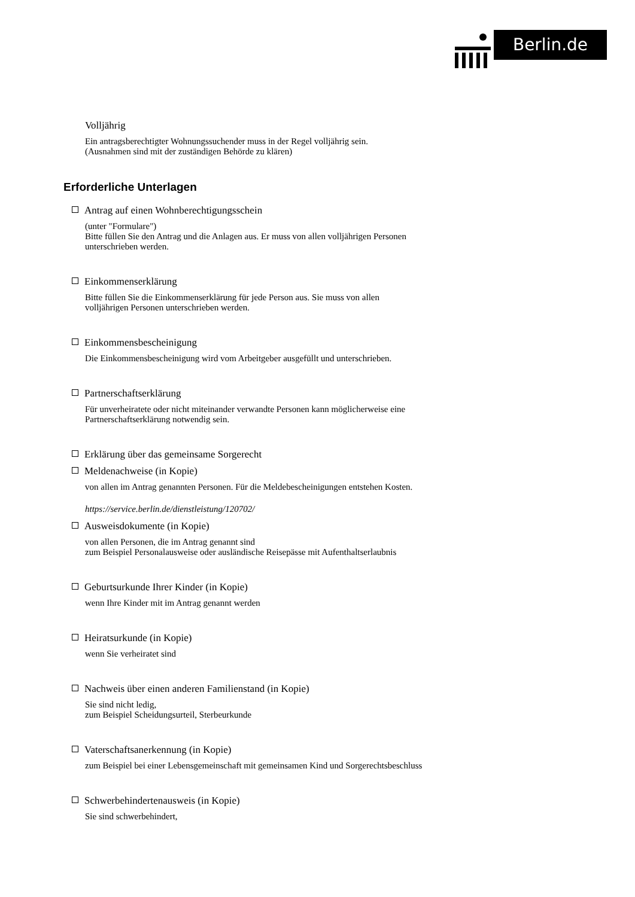Berlin.de
Volljährig
Ein antragsberechtigter Wohnungssuchender muss in der Regel volljährig sein.
(Ausnahmen sind mit der zuständigen Behörde zu klären)
Erforderliche Unterlagen
Antrag auf einen Wohnberechtigungsschein
(unter "Formulare")
Bitte füllen Sie den Antrag und die Anlagen aus. Er muss von allen volljährigen Personen unterschrieben werden.
Einkommenserklärung
Bitte füllen Sie die Einkommenserklärung für jede Person aus. Sie muss von allen volljährigen Personen unterschrieben werden.
Einkommensbescheinigung
Die Einkommensbescheinigung wird vom Arbeitgeber ausgefüllt und unterschrieben.
Partnerschaftserklärung
Für unverheiratete oder nicht miteinander verwandte Personen kann möglicherweise eine Partnerschaftserklärung notwendig sein.
Erklärung über das gemeinsame Sorgerecht
Meldenachweise (in Kopie)
von allen im Antrag genannten Personen. Für die Meldebescheinigungen entstehen Kosten.
https://service.berlin.de/dienstleistung/120702/
Ausweisdokumente (in Kopie)
von allen Personen, die im Antrag genannt sind
zum Beispiel Personalausweise oder ausländische Reisepässe mit Aufenthaltserlaubnis
Geburtsurkunde Ihrer Kinder (in Kopie)
wenn Ihre Kinder mit im Antrag genannt werden
Heiratsurkunde (in Kopie)
wenn Sie verheiratet sind
Nachweis über einen anderen Familienstand (in Kopie)
Sie sind nicht ledig,
zum Beispiel Scheidungsurteil, Sterbeurkunde
Vaterschaftsanerkennung (in Kopie)
zum Beispiel bei einer Lebensgemeinschaft mit gemeinsamen Kind und Sorgerechtsbeschluss
Schwerbehindertenausweis (in Kopie)
Sie sind schwerbehindert,